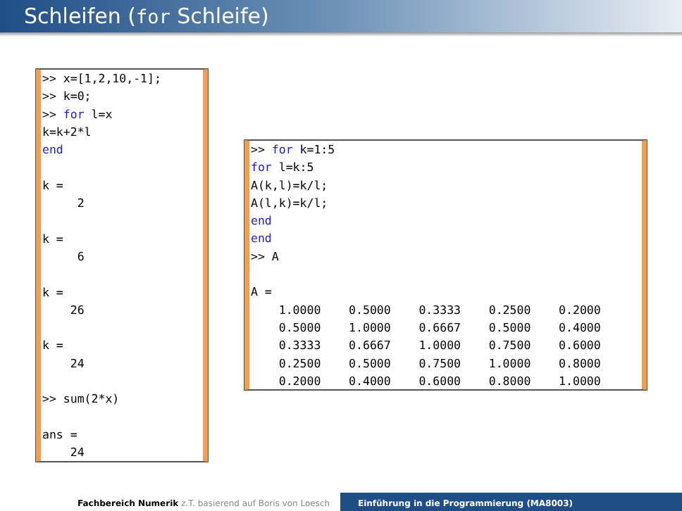Schleifen (for Schleife)
>> x=[1,2,10,-1];
>> k=0;
>> for l=x
k=k+2*l
end

k =
     2

k =
     6

k =
    26

k =
    24

>> sum(2*x)

ans =
    24
>> for k=1:5
for l=k:5
A(k,l)=k/l;
A(l,k)=k/l;
end
end
>> A

A =
    1.0000    0.5000    0.3333    0.2500    0.2000
    0.5000    1.0000    0.6667    0.5000    0.4000
    0.3333    0.6667    1.0000    0.7500    0.6000
    0.2500    0.5000    0.7500    1.0000    0.8000
    0.2000    0.4000    0.6000    0.8000    1.0000
Fachbereich Numerik z.T. basierend auf Boris von Loesch
Einführung in die Programmierung (MA8003)